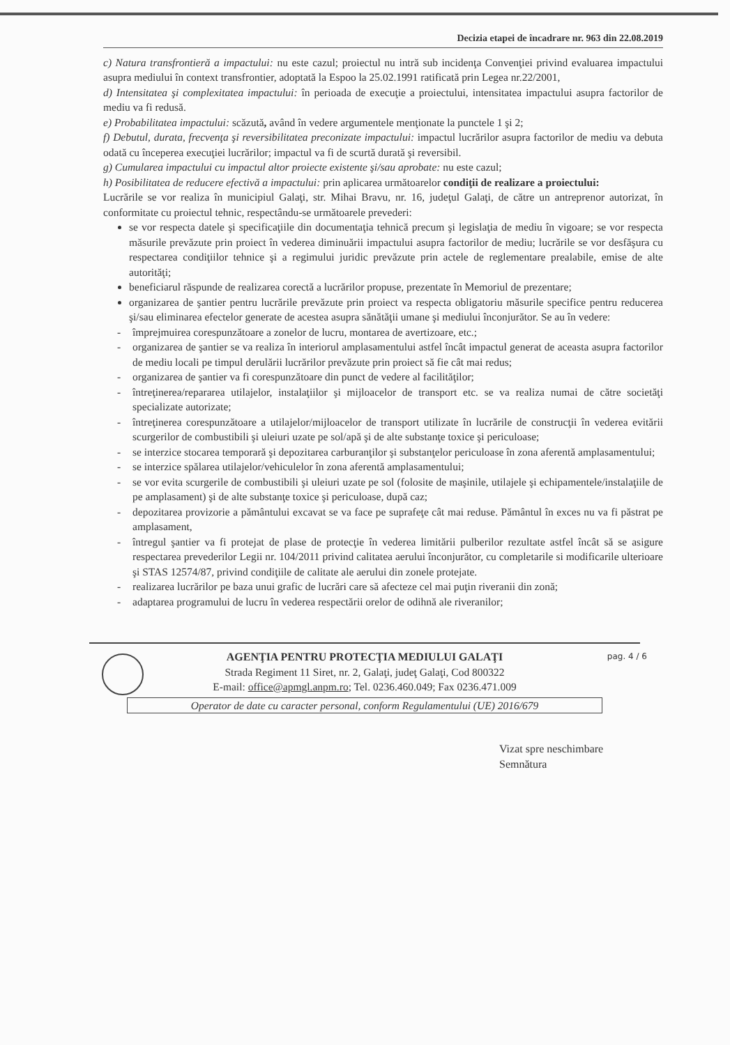Decizia etapei de încadrare nr. 963 din 22.08.2019
c) Natura transfrontieră a impactului: nu este cazul; proiectul nu intră sub incidenţa Convenţiei privind evaluarea impactului asupra mediului în context transfrontier, adoptată la Espoo la 25.02.1991 ratificată prin Legea nr.22/2001,
d) Intensitatea şi complexitatea impactului: în perioada de execuţie a proiectului, intensitatea impactului asupra factorilor de mediu va fi redusă.
e) Probabilitatea impactului: scăzută, având în vedere argumentele menţionate la punctele 1 şi 2;
f) Debutul, durata, frecvenţa şi reversibilitatea preconizate impactului: impactul lucrărilor asupra factorilor de mediu va debuta odată cu începerea execuţiei lucrărilor; impactul va fi de scurtă durată şi reversibil.
g) Cumularea impactului cu impactul altor proiecte existente şi/sau aprobate: nu este cazul;
h) Posibilitatea de reducere efectivă a impactului: prin aplicarea următoarelor condiţii de realizare a proiectului:
Lucrările se vor realiza în municipiul Galaţi, str. Mihai Bravu, nr. 16, judeţul Galaţi, de către un antreprenor autorizat, în conformitate cu proiectul tehnic, respectându-se următoarele prevederi:
se vor respecta datele şi specificaţiile din documentaţia tehnică precum şi legislaţia de mediu în vigoare; se vor respecta măsurile prevăzute prin proiect în vederea diminuării impactului asupra factorilor de mediu; lucrările se vor desfăşura cu respectarea condiţiilor tehnice şi a regimului juridic prevăzute prin actele de reglementare prealabile, emise de alte autorităţi;
beneficiarul răspunde de realizarea corectă a lucrărilor propuse, prezentate în Memoriul de prezentare;
organizarea de şantier pentru lucrările prevăzute prin proiect va respecta obligatoriu măsurile specifice pentru reducerea şi/sau eliminarea efectelor generate de acestea asupra sănătăţii umane şi mediului înconjurător. Se au în vedere:
- împrejmuirea corespunzătoare a zonelor de lucru, montarea de avertizoare, etc.;
- organizarea de şantier se va realiza în interiorul amplasamentului astfel încât impactul generat de aceasta asupra factorilor de mediu locali pe timpul derulării lucrărilor prevăzute prin proiect să fie cât mai redus;
- organizarea de şantier va fi corespunzătoare din punct de vedere al facilităţilor;
- întreţinerea/repararea utilajelor, instalaţiilor şi mijloacelor de transport etc. se va realiza numai de către societăţi specializate autorizate;
- întreţinerea corespunzătoare a utilajelor/mijloacelor de transport utilizate în lucrările de construcţii în vederea evitării scurgerilor de combustibili şi uleiuri uzate pe sol/apă şi de alte substanţe toxice şi periculoase;
- se interzice stocarea temporară şi depozitarea carburanţilor şi substanţelor periculoase în zona aferentă amplasamentului;
- se interzice spălarea utilajelor/vehiculelor în zona aferentă amplasamentului;
- se vor evita scurgerile de combustibili şi uleiuri uzate pe sol (folosite de maşinile, utilajele şi echipamentele/instalaţiile de pe amplasament) şi de alte substanţe toxice şi periculoase, după caz;
- depozitarea provizorie a pământului excavat se va face pe suprafeţe cât mai reduse. Pământul în exces nu va fi păstrat pe amplasament,
- întregul şantier va fi protejat de plase de protecţie în vederea limitării pulberilor rezultate astfel încât să se asigure respectarea prevederilor Legii nr. 104/2011 privind calitatea aerului înconjurător, cu completarile si modificarile ulterioare şi STAS 12574/87, privind condiţiile de calitate ale aerului din zonele protejate.
- realizarea lucrărilor pe baza unui grafic de lucrări care să afecteze cel mai puţin riveranii din zonă;
- adaptarea programului de lucru în vederea respectării orelor de odihnă ale riveranilor;
AGENŢIA PENTRU PROTECŢIA MEDIULUI GALAŢI
pag. 4 / 6
Strada Regiment 11 Siret, nr. 2, Galaţi, judeţ Galaţi, Cod 800322
E-mail: office@apmgl.anpm.ro; Tel. 0236.460.049; Fax 0236.471.009
Operator de date cu caracter personal, conform Regulamentului (UE) 2016/679
Vizat spre neschimbare
Semnătura